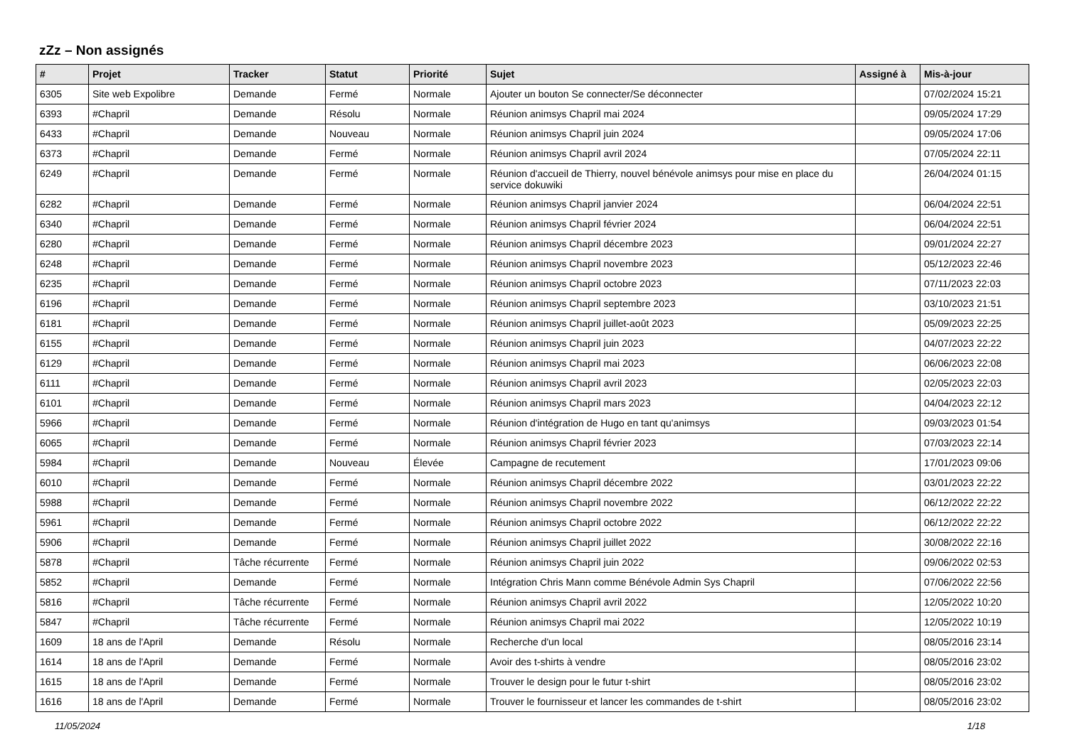zZz – Non assignés
| # | Projet | Tracker | Statut | Priorité | Sujet | Assigné à | Mis-à-jour |
| --- | --- | --- | --- | --- | --- | --- | --- |
| 6305 | Site web Expolibre | Demande | Fermé | Normale | Ajouter un bouton Se connecter/Se déconnecter | | 07/02/2024 15:21 |
| 6393 | #Chapril | Demande | Résolu | Normale | Réunion animsys Chapril mai 2024 | | 09/05/2024 17:29 |
| 6433 | #Chapril | Demande | Nouveau | Normale | Réunion animsys Chapril juin 2024 | | 09/05/2024 17:06 |
| 6373 | #Chapril | Demande | Fermé | Normale | Réunion animsys Chapril avril 2024 | | 07/05/2024 22:11 |
| 6249 | #Chapril | Demande | Fermé | Normale | Réunion d'accueil de Thierry, nouvel bénévole animsys pour mise en place du service dokuwiki | | 26/04/2024 01:15 |
| 6282 | #Chapril | Demande | Fermé | Normale | Réunion animsys Chapril janvier 2024 | | 06/04/2024 22:51 |
| 6340 | #Chapril | Demande | Fermé | Normale | Réunion animsys Chapril février 2024 | | 06/04/2024 22:51 |
| 6280 | #Chapril | Demande | Fermé | Normale | Réunion animsys Chapril décembre 2023 | | 09/01/2024 22:27 |
| 6248 | #Chapril | Demande | Fermé | Normale | Réunion animsys Chapril novembre 2023 | | 05/12/2023 22:46 |
| 6235 | #Chapril | Demande | Fermé | Normale | Réunion animsys Chapril octobre 2023 | | 07/11/2023 22:03 |
| 6196 | #Chapril | Demande | Fermé | Normale | Réunion animsys Chapril septembre 2023 | | 03/10/2023 21:51 |
| 6181 | #Chapril | Demande | Fermé | Normale | Réunion animsys Chapril juillet-août 2023 | | 05/09/2023 22:25 |
| 6155 | #Chapril | Demande | Fermé | Normale | Réunion animsys Chapril juin 2023 | | 04/07/2023 22:22 |
| 6129 | #Chapril | Demande | Fermé | Normale | Réunion animsys Chapril mai 2023 | | 06/06/2023 22:08 |
| 6111 | #Chapril | Demande | Fermé | Normale | Réunion animsys Chapril avril 2023 | | 02/05/2023 22:03 |
| 6101 | #Chapril | Demande | Fermé | Normale | Réunion animsys Chapril mars 2023 | | 04/04/2023 22:12 |
| 5966 | #Chapril | Demande | Fermé | Normale | Réunion d'intégration de Hugo en tant qu'animsys | | 09/03/2023 01:54 |
| 6065 | #Chapril | Demande | Fermé | Normale | Réunion animsys Chapril février 2023 | | 07/03/2023 22:14 |
| 5984 | #Chapril | Demande | Nouveau | Élevée | Campagne de recutement | | 17/01/2023 09:06 |
| 6010 | #Chapril | Demande | Fermé | Normale | Réunion animsys Chapril décembre 2022 | | 03/01/2023 22:22 |
| 5988 | #Chapril | Demande | Fermé | Normale | Réunion animsys Chapril novembre 2022 | | 06/12/2022 22:22 |
| 5961 | #Chapril | Demande | Fermé | Normale | Réunion animsys Chapril octobre 2022 | | 06/12/2022 22:22 |
| 5906 | #Chapril | Demande | Fermé | Normale | Réunion animsys Chapril juillet 2022 | | 30/08/2022 22:16 |
| 5878 | #Chapril | Tâche récurrente | Fermé | Normale | Réunion animsys Chapril juin 2022 | | 09/06/2022 02:53 |
| 5852 | #Chapril | Demande | Fermé | Normale | Intégration Chris Mann comme Bénévole Admin Sys Chapril | | 07/06/2022 22:56 |
| 5816 | #Chapril | Tâche récurrente | Fermé | Normale | Réunion animsys Chapril avril 2022 | | 12/05/2022 10:20 |
| 5847 | #Chapril | Tâche récurrente | Fermé | Normale | Réunion animsys Chapril mai 2022 | | 12/05/2022 10:19 |
| 1609 | 18 ans de l'April | Demande | Résolu | Normale | Recherche d'un local | | 08/05/2016 23:14 |
| 1614 | 18 ans de l'April | Demande | Fermé | Normale | Avoir des t-shirts à vendre | | 08/05/2016 23:02 |
| 1615 | 18 ans de l'April | Demande | Fermé | Normale | Trouver le design pour le futur t-shirt | | 08/05/2016 23:02 |
| 1616 | 18 ans de l'April | Demande | Fermé | Normale | Trouver le fournisseur et lancer les commandes de t-shirt | | 08/05/2016 23:02 |
11/05/2024 1/18